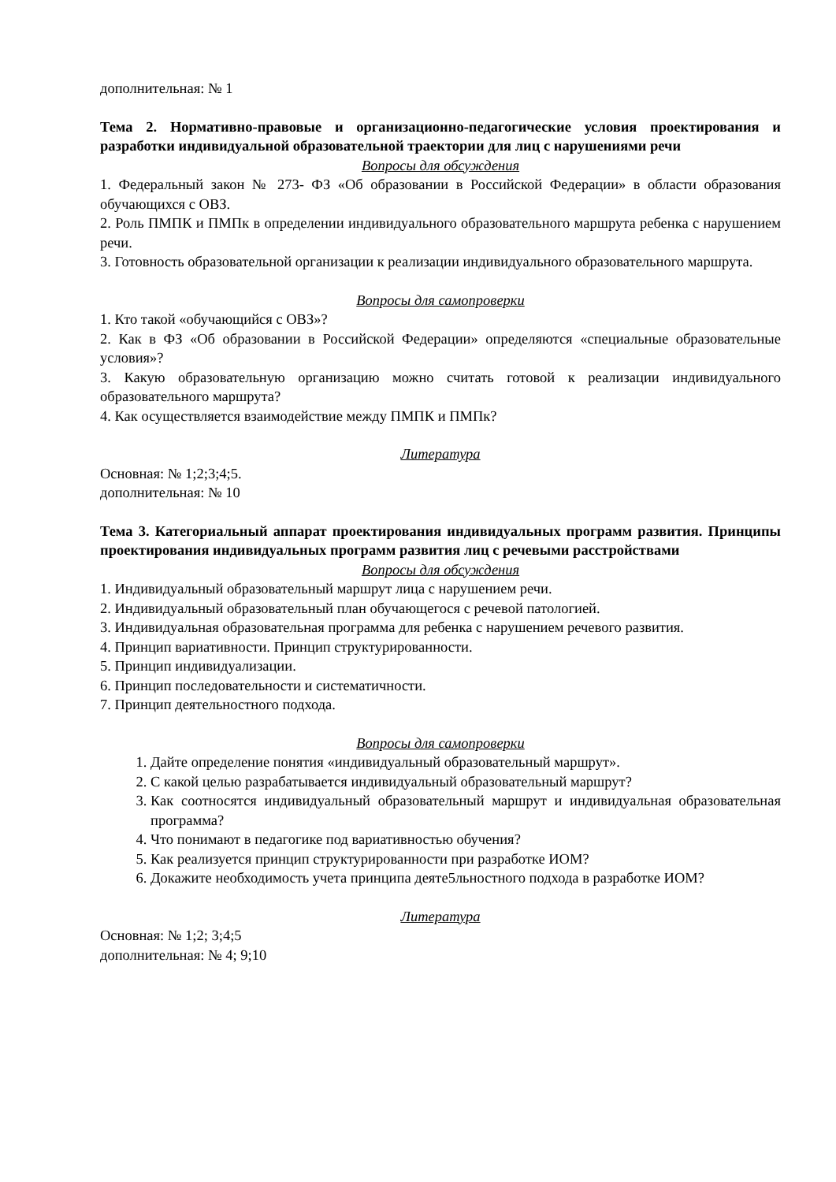дополнительная: № 1
Тема 2. Нормативно-правовые и организационно-педагогические условия проектирования и разработки индивидуальной образовательной траектории для лиц с нарушениями речи
Вопросы для обсуждения
1. Федеральный закон № 273- ФЗ «Об образовании в Российской Федерации» в области образования обучающихся с ОВЗ.
2. Роль ПМПК и ПМПк в определении индивидуального образовательного маршрута ребенка с нарушением речи.
3. Готовность образовательной организации к реализации индивидуального образовательного маршрута.
Вопросы для самопроверки
1. Кто такой «обучающийся с ОВЗ»?
2. Как в ФЗ «Об образовании в Российской Федерации» определяются «специальные образовательные условия»?
3. Какую образовательную организацию можно считать готовой к реализации индивидуального образовательного маршрута?
4. Как осуществляется взаимодействие между ПМПК и ПМПк?
Литература
Основная: № 1;2;3;4;5.
дополнительная: № 10
Тема 3. Категориальный аппарат проектирования индивидуальных программ развития. Принципы проектирования индивидуальных программ развития лиц с речевыми расстройствами
Вопросы для обсуждения
1. Индивидуальный образовательный маршрут лица с нарушением речи.
2. Индивидуальный образовательный план обучающегося с речевой патологией.
3. Индивидуальная образовательная программа для ребенка с нарушением речевого развития.
4. Принцип вариативности. Принцип структурированности.
5. Принцип индивидуализации.
6. Принцип последовательности и систематичности.
7. Принцип деятельностного подхода.
Вопросы для самопроверки
1. Дайте определение понятия «индивидуальный образовательный маршрут».
2. С какой целью разрабатывается индивидуальный образовательный маршрут?
3. Как соотносятся индивидуальный образовательный маршрут и индивидуальная образовательная программа?
4. Что понимают в педагогике под вариативностью обучения?
5. Как реализуется принцип структурированности при разработке ИОМ?
6. Докажите необходимость учета принципа деяте5льностного подхода в разработке ИОМ?
Литература
Основная: № 1;2; 3;4;5
дополнительная: № 4; 9;10